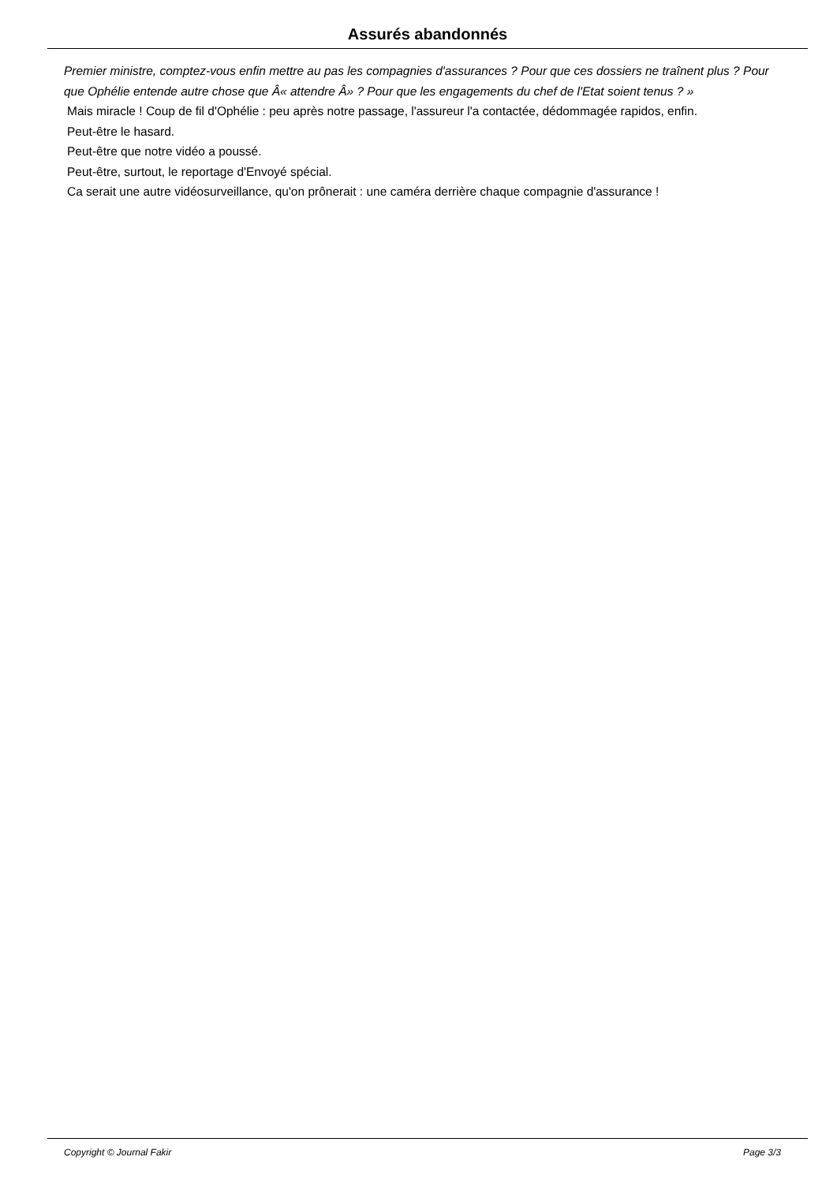Assurés abandonnés
Premier ministre, comptez-vous enfin mettre au pas les compagnies d'assurances ? Pour que ces dossiers ne traînent plus ? Pour que Ophélie entende autre chose que Â« attendre Â» ? Pour que les engagements du chef de l'Etat soient tenus ? »
Mais miracle ! Coup de fil d'Ophélie : peu après notre passage, l'assureur l'a contactée, dédommagée rapidos, enfin.
Peut-être le hasard.
Peut-être que notre vidéo a poussé.
Peut-être, surtout, le reportage d'Envoyé spécial.
Ca serait une autre vidéosurveillance, qu'on prônerait : une caméra derrière chaque compagnie d'assurance !
Copyright © Journal Fakir Page 3/3